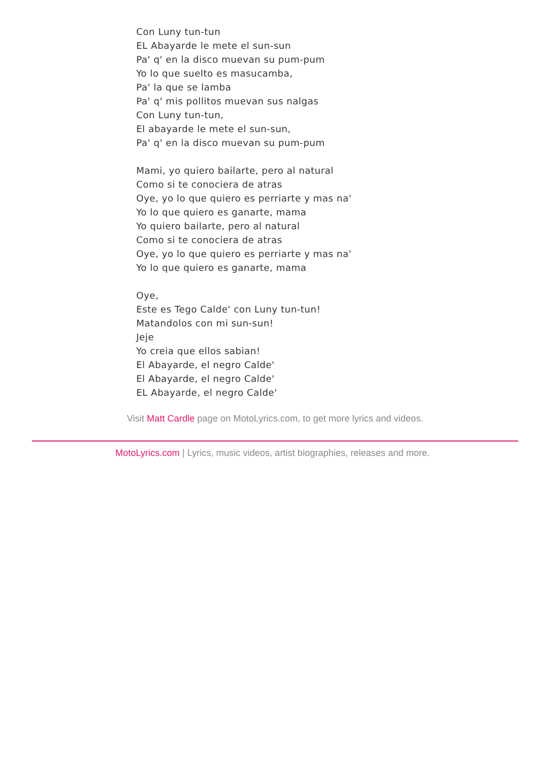Con Luny tun-tun
EL Abayarde le mete el sun-sun
Pa' q' en la disco muevan su pum-pum
Yo lo que suelto es masucamba,
Pa' la que se lamba
Pa' q' mis pollitos muevan sus nalgas
Con Luny tun-tun,
El abayarde le mete el sun-sun,
Pa' q' en la disco muevan su pum-pum
Mami, yo quiero bailarte, pero al natural
Como si te conociera de atras
Oye, yo lo que quiero es perriarte y mas na'
Yo lo que quiero es ganarte, mama
Yo quiero bailarte, pero al natural
Como si te conociera de atras
Oye, yo lo que quiero es perriarte y mas na'
Yo lo que quiero es ganarte, mama
Oye,
Este es Tego Calde' con Luny tun-tun!
Matandolos con mi sun-sun!
Jeje
Yo creia que ellos sabian!
El Abayarde, el negro Calde'
El Abayarde, el negro Calde'
EL Abayarde, el negro Calde'
Visit Matt Cardle page on MotoLyrics.com, to get more lyrics and videos.
MotoLyrics.com | Lyrics, music videos, artist biographies, releases and more.